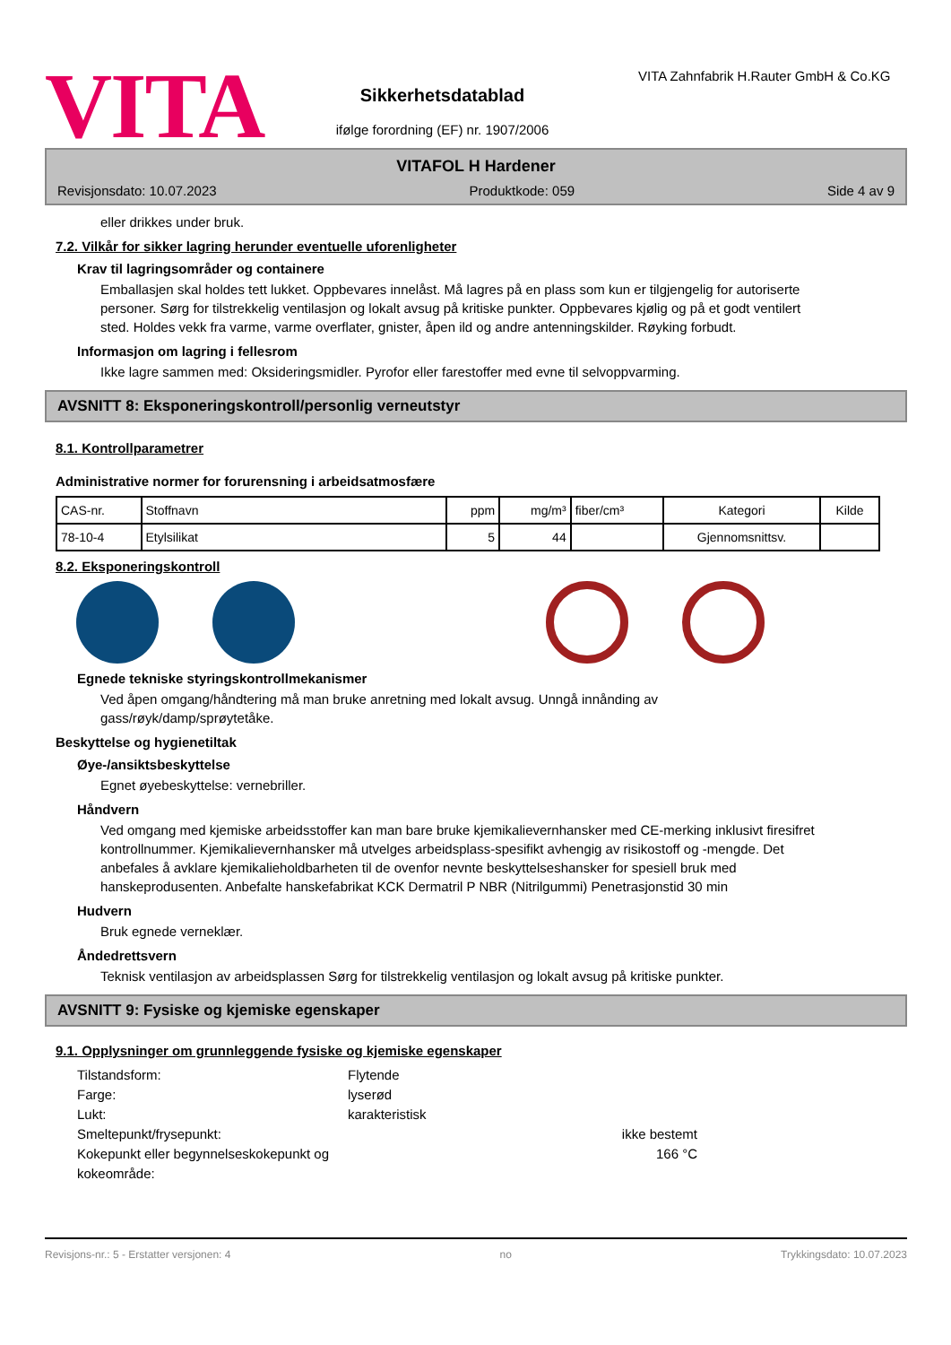VITA
Sikkerhetsdatablad
ifølge forordning (EF) nr. 1907/2006
VITA Zahnfabrik H.Rauter GmbH & Co.KG
VITAFOL H Hardener
Revisjonsdato: 10.07.2023 Produktkode: 059 Side 4 av 9
eller drikkes under bruk.
7.2. Vilkår for sikker lagring herunder eventuelle uforenligheter
Krav til lagringsområder og containere
Emballasjen skal holdes tett lukket. Oppbevares innelåst. Må lagres på en plass som kun er tilgjengelig for autoriserte personer. Sørg for tilstrekkelig ventilasjon og lokalt avsug på kritiske punkter. Oppbevares kjølig og på et godt ventilert sted. Holdes vekk fra varme, varme overflater, gnister, åpen ild og andre antenningskilder. Røyking forbudt.
Informasjon om lagring i fellesrom
Ikke lagre sammen med: Oksideringsmidler. Pyrofor eller farestoffer med evne til selvoppvarming.
AVSNITT 8: Eksponeringskontroll/personlig verneutstyr
8.1. Kontrollparametrer
Administrative normer for forurensning i arbeidsatmosfære
| CAS-nr. | Stoffnavn | ppm | mg/m³ | fiber/cm³ | Kategori | Kilde |
| --- | --- | --- | --- | --- | --- | --- |
| 78-10-4 | Etylsilikat | 5 | 44 | | Gjennomsnittsv. | |
8.2. Eksponeringskontroll
Egnede tekniske styringskontrollmekanismer
Ved åpen omgang/håndtering må man bruke anretning med lokalt avsug. Unngå innånding av gass/røyk/damp/sprøytetåke.
Beskyttelse og hygienetiltak
Øye-/ansiktsbeskyttelse
Egnet øyebeskyttelse: vernebriller.
Håndvern
Ved omgang med kjemiske arbeidsstoffer kan man bare bruke kjemikalievernhansker med CE-merking inklusivt firesifret kontrollnummer. Kjemikalievernhansker må utvelges arbeidsplass-spesifikt avhengig av risikostoff og -mengde. Det anbefales å avklare kjemikalieholdbarheten til de ovenfor nevnte beskyttelseshansker for spesiell bruk med hanskeprodusenten. Anbefalte hanskefabrikat KCK Dermatril P NBR (Nitrilgummi) Penetrasjonstid 30 min
Hudvern
Bruk egnede verneklær.
Åndedrettsvern
Teknisk ventilasjon av arbeidsplassen Sørg for tilstrekkelig ventilasjon og lokalt avsug på kritiske punkter.
AVSNITT 9: Fysiske og kjemiske egenskaper
9.1. Opplysninger om grunnleggende fysiske og kjemiske egenskaper
Tilstandsform: Flytende Farge: lyserød Lukt: karakteristisk Smeltepunkt/frysepunkt: ikke bestemt Kokepunkt eller begynnelseskokepunkt og kokeområde: 166 °C
Revisjons-nr.: 5 - Erstatter versjonen: 4 no Trykkingsdato: 10.07.2023